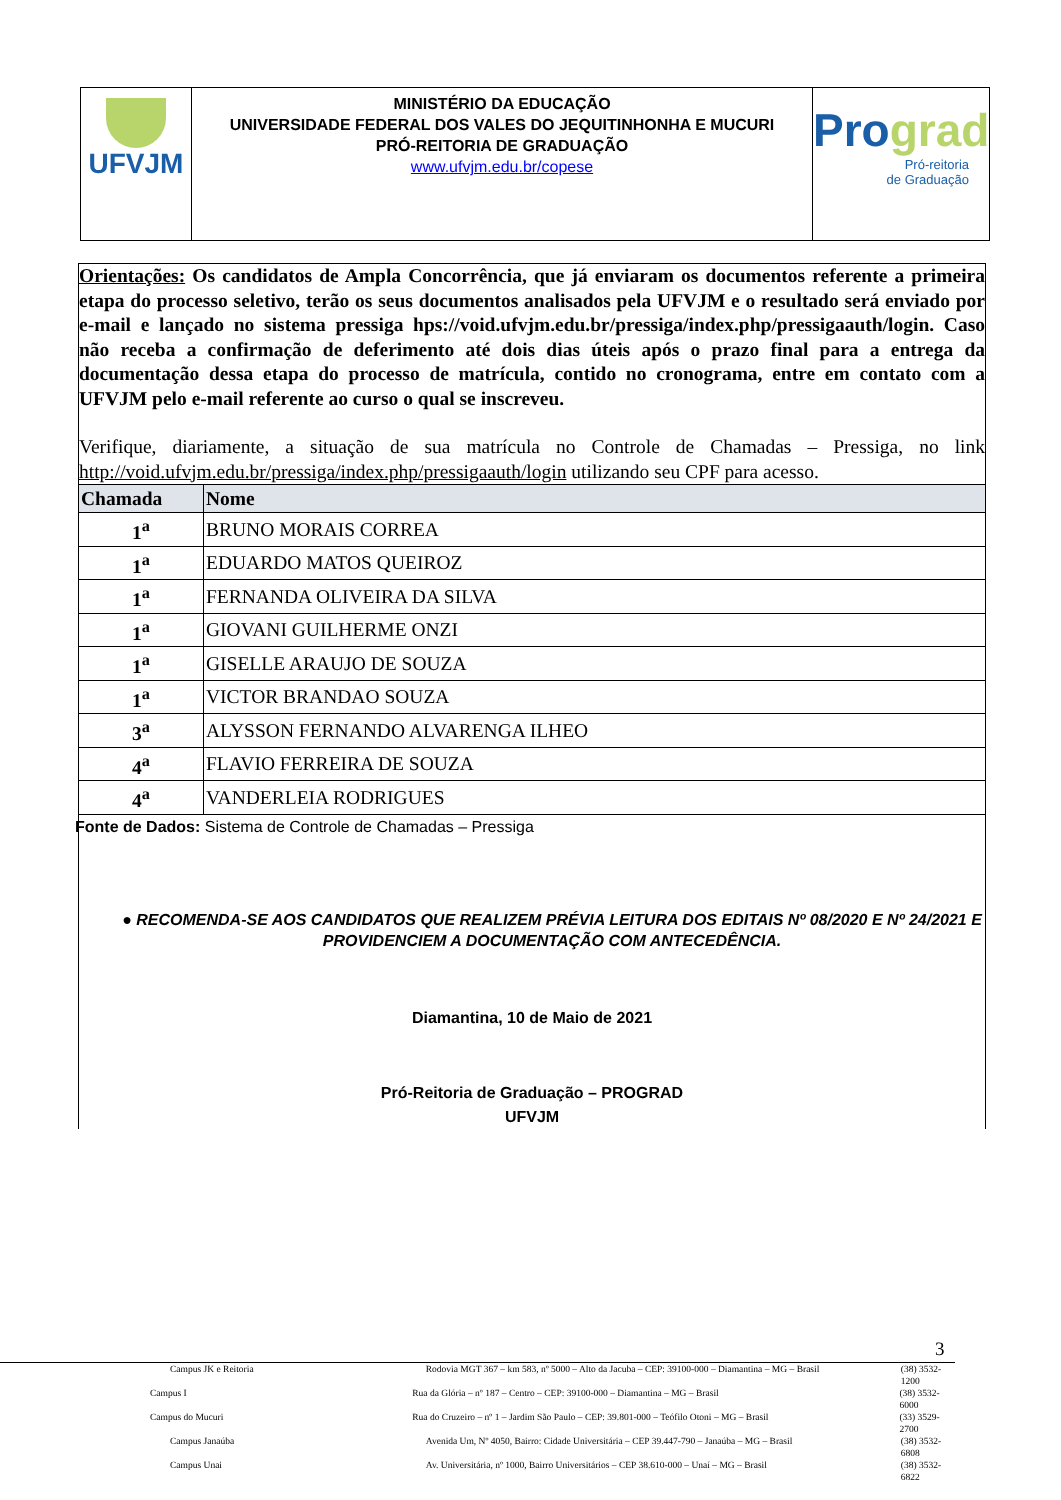UFVJM
MINISTÉRIO DA EDUCAÇÃO
UNIVERSIDADE FEDERAL DOS VALES DO JEQUITINHONHA E MUCURI
PRÓ-REITORIA DE GRADUAÇÃO
www.ufvjm.edu.br/copese
Pro grad
Pró-reitoria
de Graduação
Orientações: Os candidatos de Ampla Concorrência, que já enviaram os documentos referente a primeira etapa do processo seletivo, terão os seus documentos analisados pela UFVJM e o resultado será enviado por e-mail e lançado no sistema pressiga hps://void.ufvjm.edu.br/pressiga/index.php/pressigaauth/login. Caso não receba a confirmação de deferimento até dois dias úteis após o prazo final para a entrega da documentação dessa etapa do processo de matrícula, contido no cronograma, entre em contato com a UFVJM pelo e-mail referente ao curso o qual se inscreveu.
Verifique, diariamente, a situação de sua matrícula no Controle de Chamadas – Pressiga, no link http://void.ufvjm.edu.br/pressiga/index.php/pressigaauth/login utilizando seu CPF para acesso.
| Chamada | Nome |
| --- | --- |
| 1<sup>a</sup> | BRUNO MORAIS CORREA |
| 1<sup>a</sup> | EDUARDO MATOS QUEIROZ |
| 1<sup>a</sup> | FERNANDA OLIVEIRA DA SILVA |
| 1<sup>a</sup> | GIOVANI GUILHERME ONZI |
| 1<sup>a</sup> | GISELLE ARAUJO DE SOUZA |
| 1<sup>a</sup> | VICTOR BRANDAO SOUZA |
| 3<sup>a</sup> | ALYSSON FERNANDO ALVARENGA ILHEO |
| 4<sup>a</sup> | FLAVIO FERREIRA DE SOUZA |
| 4<sup>a</sup> | VANDERLEIA RODRIGUES |
Fonte de Dados: Sistema de Controle de Chamadas – Pressiga
● RECOMENDA-SE AOS CANDIDATOS QUE REALIZEM PRÉVIA LEITURA DOS EDITAIS Nº 08/2020 E Nº 24/2021 E PROVIDENCIEM A DOCUMENTAÇÃO COM ANTECEDÊNCIA.
Diamantina, 10 de Maio de 2021
Pró-Reitoria de Graduação – PROGRAD
UFVJM
3
Campus JK e Reitoria Rodovia MGT 367 – km 583, nº 5000 – Alto da Jacuba – CEP: 39100-000 – Diamantina – MG – Brasil (38) 3532-1200
Campus I Rua da Glória – nº 187 – Centro – CEP: 39100-000 – Diamantina – MG – Brasil (38) 3532-6000
Campus do Mucuri Rua do Cruzeiro – nº 1 – Jardim São Paulo – CEP: 39.801-000 – Teófilo Otoni – MG – Brasil (33) 3529-2700
Campus Janaúba Avenida Um, Nº 4050, Bairro: Cidade Universitária – CEP 39.447-790 – Janaúba – MG – Brasil (38) 3532-6808
Campus Unai Av. Universitária, nº 1000, Bairro Universitários – CEP 38.610-000 – Unaí – MG – Brasil (38) 3532-6822